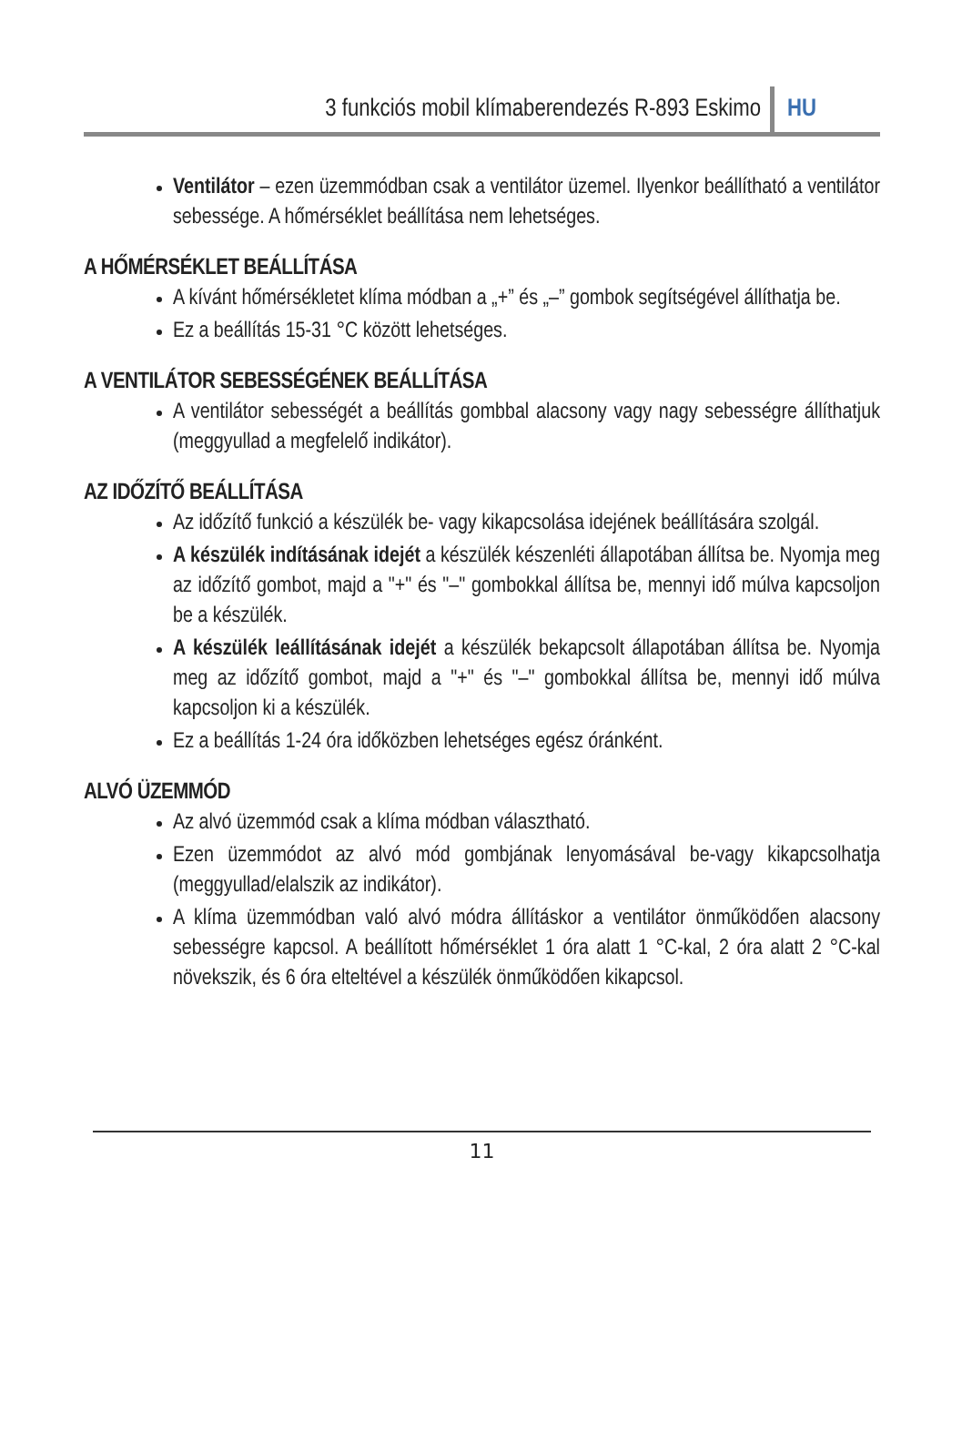3 funkciós mobil klímaberendezés R-893 Eskimo HU
Ventilátor – ezen üzemmódban csak a ventilátor üzemel. Ilyenkor beállítható a ventilátor sebessége. A hőmérséklet beállítása nem lehetséges.
A HŐMÉRSÉKLET BEÁLLÍTÁSA
A kívánt hőmérsékletet klíma módban a „+” és „–” gombok segítségével állíthatja be.
Ez a beállítás 15-31 °C között lehetséges.
A VENTILÁTOR SEBESSÉGÉNEK BEÁLLÍTÁSA
A ventilátor sebességét a beállítás gombbal alacsony vagy nagy sebességre állíthatjuk (meggyullad a megfelelő indikátor).
AZ IDŐZÍTŐ BEÁLLÍTÁSA
Az időzítő funkció a készülék be- vagy kikapcsolása idejének beállítására szolgál.
A készülék indításának idejét a készülék készenléti állapotában állítsa be. Nyomja meg az időzítő gombot, majd a "+" és "–" gombokkal állítsa be, mennyi idő múlva kapcsoljon be a készülék.
A készülék leállításának idejét a készülék bekapcsolt állapotában állítsa be. Nyomja meg az időzítő gombot, majd a "+" és "–" gombokkal állítsa be, mennyi idő múlva kapcsoljon ki a készülék.
Ez a beállítás 1-24 óra időközben lehetséges egész óránként.
ALVÓ ÜZEMMÓD
Az alvó üzemmód csak a klíma módban választható.
Ezen üzemmódot az alvó mód gombjának lenyomásával be-vagy kikapcsolhatja (meggyullad/elalszik az indikátor).
A klíma üzemmódban való alvó módra állításkor a ventilátor önműködően alacsony sebességre kapcsol. A beállított hőmérséklet 1 óra alatt 1 °C-kal, 2 óra alatt 2 °C-kal növekszik, és 6 óra elteltével a készülék önműködően kikapcsol.
11